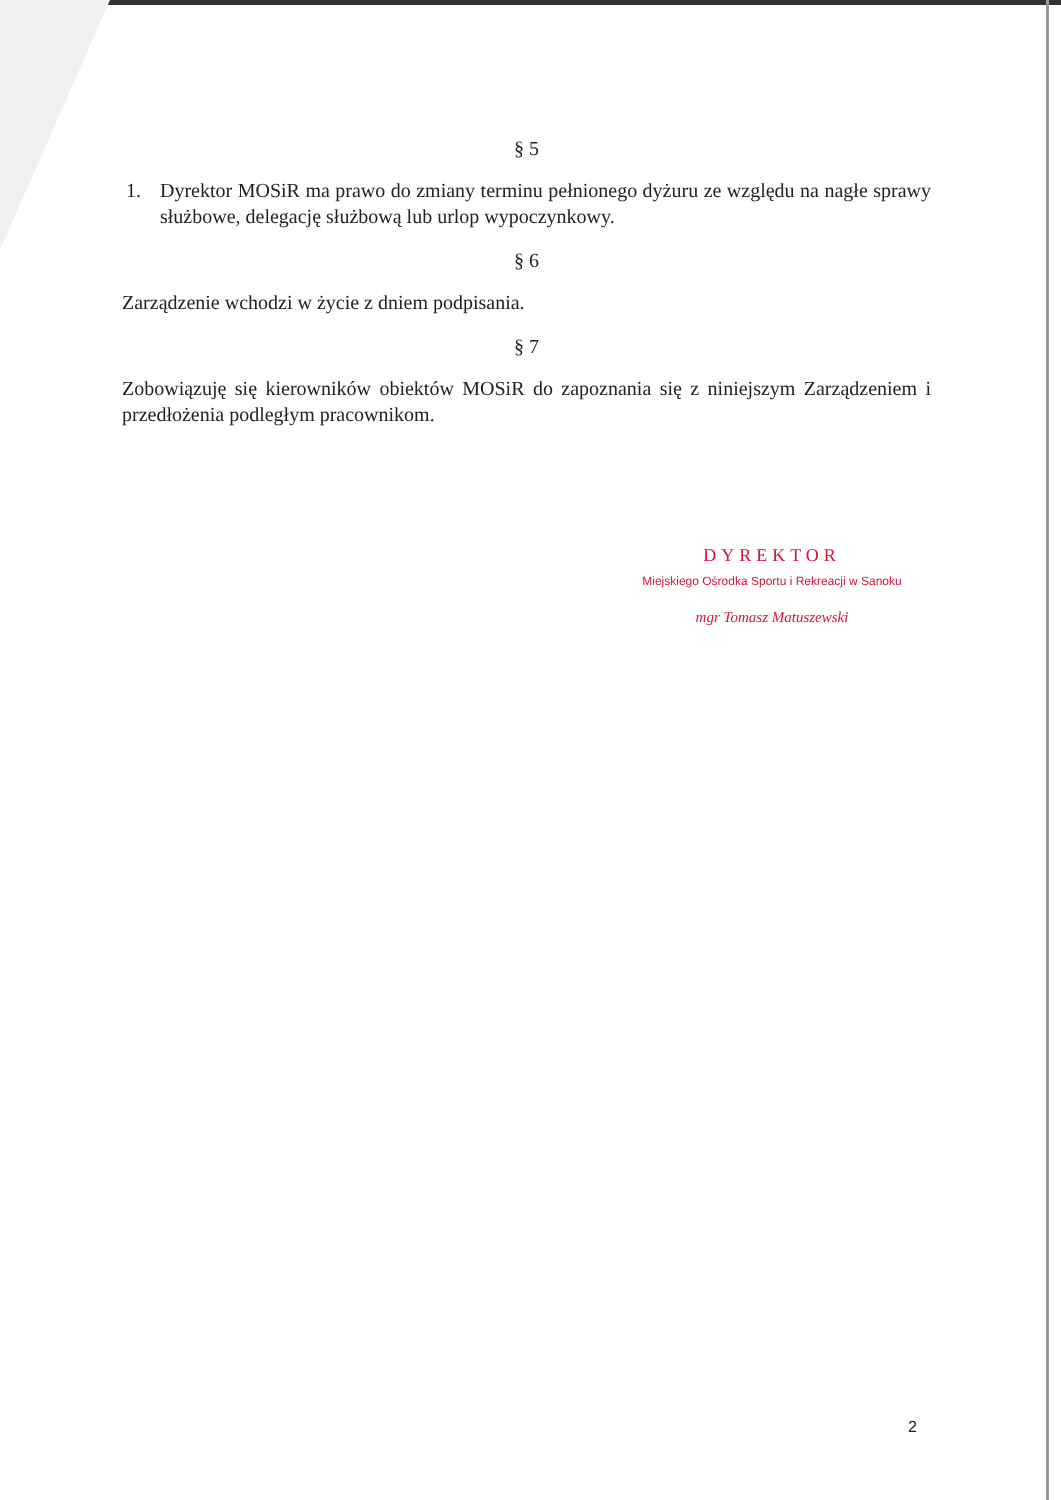§ 5
1. Dyrektor MOSiR ma prawo do zmiany terminu pełnionego dyżuru ze względu na nagłe sprawy służbowe, delegację służbową lub urlop wypoczynkowy.
§ 6
Zarządzenie wchodzi w życie z dniem podpisania.
§ 7
Zobowiązuję się kierowników obiektów MOSiR do zapoznania się z niniejszym Zarządzeniem i przedłożenia podległym pracownikom.
DYREKTOR
Miejskiego Ośrodka Sportu i Rekreacji w Sanoku
mgr Tomasz Matuszewski
2